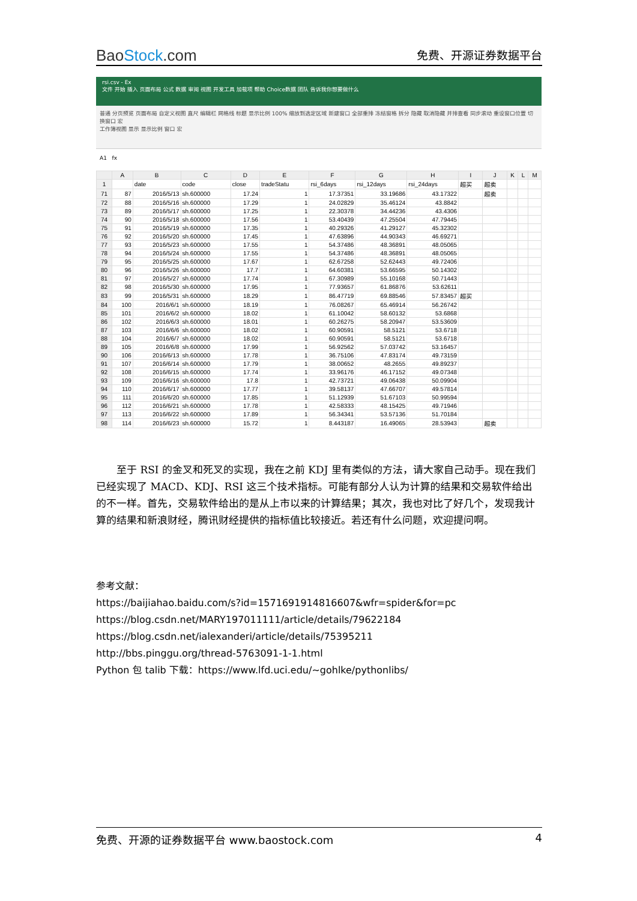BaoStock.com
免费、开源证券数据平台
rsi.csv - Ex
文件 开始 插入 页面布局 公式 数据 审阅 视图 开发工具 加载项 帮助 Choice数据 团队 告诉我你想要做什么
普通 分页预览 页面布局 自定义视图 直尺 编辑栏 网格线 标题 显示比例 100% 缩放到选定区域 新建窗口 全部重排 冻结窗格 拆分 隐藏 取消隐藏 并排查看 同步滚动 重设窗口位置 切换窗口 宏
工作簿视图 显示 显示比例 窗口 宏
A1 fx
| | A | B | C | D | E | F | G | H | I | J | K | L | M |
| --- | --- | --- | --- | --- | --- | --- | --- | --- | --- | --- | --- | --- | --- |
| 1 | | date | code | close | tradeStatu | rsi_6days | rsi_12days | rsi_24days | 超买 | 超卖 | | | |
| 71 | 87 | 2016/5/13 | sh.600000 | 17.24 | 1 | 17.37351 | 33.19686 | 43.17322 | | 超卖 | | | |
| 72 | 88 | 2016/5/16 | sh.600000 | 17.29 | 1 | 24.02829 | 35.46124 | 43.8842 | | | | | |
| 73 | 89 | 2016/5/17 | sh.600000 | 17.25 | 1 | 22.30378 | 34.44236 | 43.4306 | | | | | |
| 74 | 90 | 2016/5/18 | sh.600000 | 17.56 | 1 | 53.40439 | 47.25504 | 47.79445 | | | | | |
| 75 | 91 | 2016/5/19 | sh.600000 | 17.35 | 1 | 40.29326 | 41.29127 | 45.32302 | | | | | |
| 76 | 92 | 2016/5/20 | sh.600000 | 17.45 | 1 | 47.63896 | 44.90343 | 46.69271 | | | | | |
| 77 | 93 | 2016/5/23 | sh.600000 | 17.55 | 1 | 54.37486 | 48.36891 | 48.05065 | | | | | |
| 78 | 94 | 2016/5/24 | sh.600000 | 17.55 | 1 | 54.37486 | 48.36891 | 48.05065 | | | | | |
| 79 | 95 | 2016/5/25 | sh.600000 | 17.67 | 1 | 62.67258 | 52.62443 | 49.72406 | | | | | |
| 80 | 96 | 2016/5/26 | sh.600000 | 17.7 | 1 | 64.60381 | 53.66595 | 50.14302 | | | | | |
| 81 | 97 | 2016/5/27 | sh.600000 | 17.74 | 1 | 67.30989 | 55.10168 | 50.71443 | | | | | |
| 82 | 98 | 2016/5/30 | sh.600000 | 17.95 | 1 | 77.93657 | 61.86876 | 53.62611 | | | | | |
| 83 | 99 | 2016/5/31 | sh.600000 | 18.29 | 1 | 86.47719 | 69.88546 | 57.83457 | 超买 | | | | |
| 84 | 100 | 2016/6/1 | sh.600000 | 18.19 | 1 | 76.08267 | 65.46914 | 56.26742 | | | | | |
| 85 | 101 | 2016/6/2 | sh.600000 | 18.02 | 1 | 61.10042 | 58.60132 | 53.6868 | | | | | |
| 86 | 102 | 2016/6/3 | sh.600000 | 18.01 | 1 | 60.26275 | 58.20947 | 53.53609 | | | | | |
| 87 | 103 | 2016/6/6 | sh.600000 | 18.02 | 1 | 60.90591 | 58.5121 | 53.6718 | | | | | |
| 88 | 104 | 2016/6/7 | sh.600000 | 18.02 | 1 | 60.90591 | 58.5121 | 53.6718 | | | | | |
| 89 | 105 | 2016/6/8 | sh.600000 | 17.99 | 1 | 56.92562 | 57.03742 | 53.16457 | | | | | |
| 90 | 106 | 2016/6/13 | sh.600000 | 17.78 | 1 | 36.75106 | 47.83174 | 49.73159 | | | | | |
| 91 | 107 | 2016/6/14 | sh.600000 | 17.79 | 1 | 38.00652 | 48.2655 | 49.89237 | | | | | |
| 92 | 108 | 2016/6/15 | sh.600000 | 17.74 | 1 | 33.96176 | 46.17152 | 49.07348 | | | | | |
| 93 | 109 | 2016/6/16 | sh.600000 | 17.8 | 1 | 42.73721 | 49.06438 | 50.09904 | | | | | |
| 94 | 110 | 2016/6/17 | sh.600000 | 17.77 | 1 | 39.58137 | 47.66707 | 49.57814 | | | | | |
| 95 | 111 | 2016/6/20 | sh.600000 | 17.85 | 1 | 51.12939 | 51.67103 | 50.99594 | | | | | |
| 96 | 112 | 2016/6/21 | sh.600000 | 17.78 | 1 | 42.58333 | 48.15425 | 49.71946 | | | | | |
| 97 | 113 | 2016/6/22 | sh.600000 | 17.89 | 1 | 56.34341 | 53.57136 | 51.70184 | | | | | |
| 98 | 114 | 2016/6/23 | sh.600000 | 15.72 | 1 | 8.443187 | 16.49065 | 28.53943 | | 超卖 | | | |
  至于 RSI 的金叉和死叉的实现，我在之前 KDJ 里有类似的方法，请大家自己动手。现在我们已经实现了 MACD、KDJ、RSI 这三个技术指标。可能有部分人认为计算的结果和交易软件给出的不一样。首先，交易软件给出的是从上市以来的计算结果；其次，我也对比了好几个，发现我计算的结果和新浪财经，腾讯财经提供的指标值比较接近。若还有什么问题，欢迎提问啊。
参考文献：
https://baijiahao.baidu.com/s?id=1571691914816607&wfr=spider&for=pc
https://blog.csdn.net/MARY197011111/article/details/79622184
https://blog.csdn.net/ialexanderi/article/details/75395211
http://bbs.pinggu.org/thread-5763091-1-1.html
Python 包 talib 下载：https://www.lfd.uci.edu/~gohlke/pythonlibs/
免费、开源的证券数据平台 www.baostock.com 4